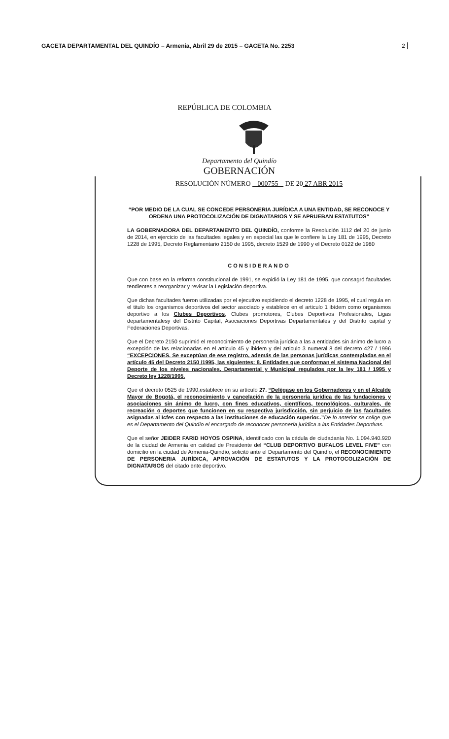GACETA DEPARTAMENTAL DEL QUINDÍO – Armenia, Abril 29 de 2015 – GACETA No. 2253 2
REPÚBLICA DE COLOMBIA
Departamento del Quindío
GOBERNACIÓN
RESOLUCIÓN NÚMERO 000755 DE 20 27 ABR 2015
“POR MEDIO DE LA CUAL SE CONCEDE PERSONERIA JURÍDICA A UNA ENTIDAD, SE RECONOCE Y ORDENA UNA PROTOCOLIZACIÓN DE DIGNATARIOS Y SE APRUEBAN ESTATUTOS”
LA GOBERNADORA DEL DEPARTAMENTO DEL QUINDÍO, conforme la Resolución 1112 del 20 de junio de 2014, en ejercicio de las facultades legales y en especial las que le confiere la Ley 181 de 1995, Decreto 1228 de 1995, Decreto Reglamentario 2150 de 1995, decreto 1529 de 1990 y el Decreto 0122 de 1980
CONSIDERANDO
Que con base en la reforma constitucional de 1991, se expidió la Ley 181 de 1995, que consagró facultades tendientes a reorganizar y revisar la Legislación deportiva.
Que dichas facultades fueron utilizadas por el ejecutivo expidiendo el decreto 1228 de 1995, el cual regula en el titulo los organismos deportivos del sector asociado y establece en el articulo 1 ibídem como organismos deportivo a los Clubes Deportivos, Clubes promotores, Clubes Deportivos Profesionales, Ligas departamentalesy del Distrito Capital, Asociaciones Deportivas Departamentales y del Distrito capital y Federaciones Deportivas.
Que el Decreto 2150 suprimió el reconocimiento de personería jurídica a las a entidades sin ánimo de lucro a excepción de las relacionadas en el articulo 45 y ibidem y del articulo 3 numeral 8 del decreto 427 / 1996 “EXCEPCIONES. Se exceptúan de ese registro, además de las personas jurídicas contempladas en el artículo 45 del Decreto 2150 /1995, las siguientes: 8. Entidades que conforman el sistema Nacional del Deporte de los niveles nacionales, Departamental y Municipal regulados por la ley 181 / 1995 y Decreto ley 1228/1995.
Que el decreto 0525 de 1990,establece en su artículo 27. “Delégase en los Gobernadores y en el Alcalde Mayor de Bogotá, el reconocimiento y cancelación de la personería jurídica de las fundaciones y asociaciones sin ánimo de lucro, con fines educativos, científicos, tecnológicos, culturales, de recreación o deportes que funcionen en su respectiva jurisdicción, sin perjuicio de las facultades asignadas al Icfes con respecto a las instituciones de educación superior..”De lo anterior se colige que es el Departamento del Quindío el encargado de reconocer personería jurídica a las Entidades Deportivas.
Que el señor JEIDER FARID HOYOS OSPINA, identificado con la cédula de ciudadanía No. 1.094.940.920 de la ciudad de Armenia en calidad de Presidente del “CLUB DEPORTIVO BUFALOS LEVEL FIVE” con domicilio en la ciudad de Armenia-Quindío, solicitó ante el Departamento del Quindío, el RECONOCIMIENTO DE PERSONERIA JURÍDICA, APROVACIÓN DE ESTATUTOS Y LA PROTOCOLIZACIÓN DE DIGNATARIOS del citado ente deportivo.